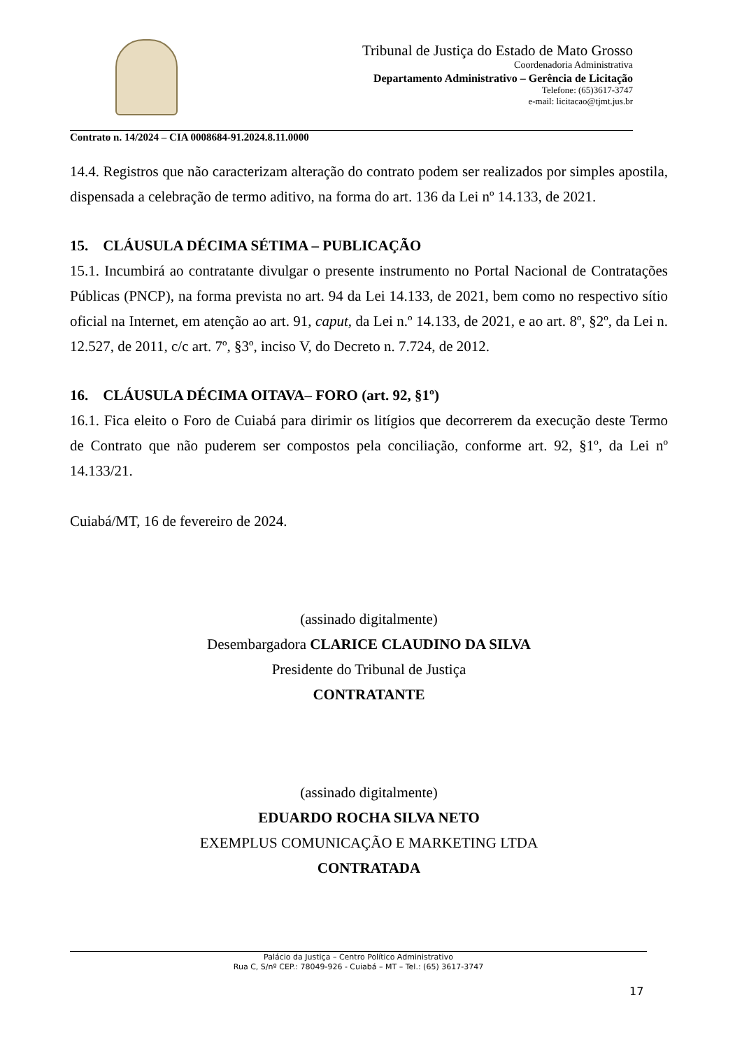Tribunal de Justiça do Estado de Mato Grosso
Coordenadoria Administrativa
Departamento Administrativo – Gerência de Licitação
Telefone: (65)3617-3747
e-mail: licitacao@tjmt.jus.br
Contrato n. 14/2024 – CIA 0008684-91.2024.8.11.0000
14.4. Registros que não caracterizam alteração do contrato podem ser realizados por simples apostila, dispensada a celebração de termo aditivo, na forma do art. 136 da Lei nº 14.133, de 2021.
15. CLÁUSULA DÉCIMA SÉTIMA – PUBLICAÇÃO
15.1. Incumbirá ao contratante divulgar o presente instrumento no Portal Nacional de Contratações Públicas (PNCP), na forma prevista no art. 94 da Lei 14.133, de 2021, bem como no respectivo sítio oficial na Internet, em atenção ao art. 91, caput, da Lei n.º 14.133, de 2021, e ao art. 8º, §2º, da Lei n. 12.527, de 2011, c/c art. 7º, §3º, inciso V, do Decreto n. 7.724, de 2012.
16. CLÁUSULA DÉCIMA OITAVA– FORO (art. 92, §1º)
16.1. Fica eleito o Foro de Cuiabá para dirimir os litígios que decorrerem da execução deste Termo de Contrato que não puderem ser compostos pela conciliação, conforme art. 92, §1º, da Lei nº 14.133/21.
Cuiabá/MT, 16 de fevereiro de 2024.
(assinado digitalmente)
Desembargadora CLARICE CLAUDINO DA SILVA
Presidente do Tribunal de Justiça
CONTRATANTE
(assinado digitalmente)
EDUARDO ROCHA SILVA NETO
EXEMPLUS COMUNICAÇÃO E MARKETING LTDA
CONTRATADA
Palácio da Justiça – Centro Político Administrativo
Rua C, S/nº CEP.: 78049-926 - Cuiabá – MT – Tel.: (65) 3617-3747
17